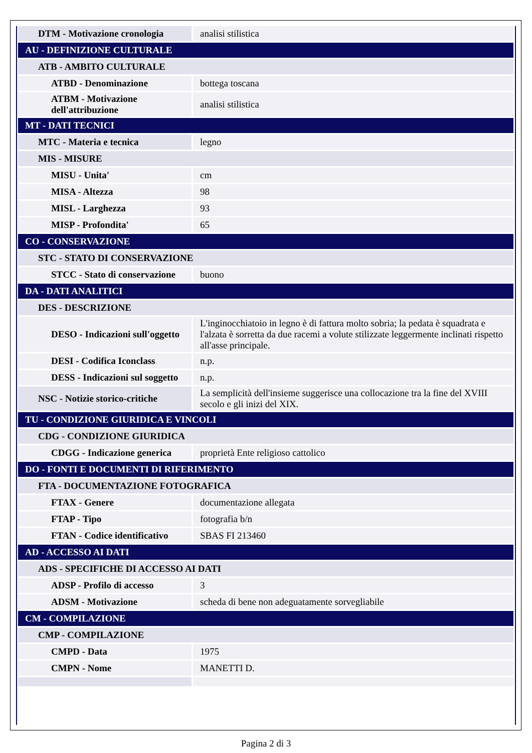| DTM - Motivazione cronologia | analisi stilistica |
| AU - DEFINIZIONE CULTURALE | |
| ATB - AMBITO CULTURALE | |
| ATBD - Denominazione | bottega toscana |
| ATBM - Motivazione dell'attribuzione | analisi stilistica |
| MT - DATI TECNICI | |
| MTC - Materia e tecnica | legno |
| MIS - MISURE | |
| MISU - Unita' | cm |
| MISA - Altezza | 98 |
| MISL - Larghezza | 93 |
| MISP - Profondita' | 65 |
| CO - CONSERVAZIONE | |
| STC - STATO DI CONSERVAZIONE | |
| STCC - Stato di conservazione | buono |
| DA - DATI ANALITICI | |
| DES - DESCRIZIONE | |
| DESO - Indicazioni sull'oggetto | L'inginocchiatoio in legno è di fattura molto sobria; la pedata è squadrata e l'alzata è sorretta da due racemi a volute stilizzate leggermente inclinati rispetto all'asse principale. |
| DESI - Codifica Iconclass | n.p. |
| DESS - Indicazioni sul soggetto | n.p. |
| NSC - Notizie storico-critiche | La semplicità dell'insieme suggerisce una collocazione tra la fine del XVIII secolo e gli inizi del XIX. |
| TU - CONDIZIONE GIURIDICA E VINCOLI | |
| CDG - CONDIZIONE GIURIDICA | |
| CDGG - Indicazione generica | proprietà Ente religioso cattolico |
| DO - FONTI E DOCUMENTI DI RIFERIMENTO | |
| FTA - DOCUMENTAZIONE FOTOGRAFICA | |
| FTAX - Genere | documentazione allegata |
| FTAP - Tipo | fotografia b/n |
| FTAN - Codice identificativo | SBAS FI 213460 |
| AD - ACCESSO AI DATI | |
| ADS - SPECIFICHE DI ACCESSO AI DATI | |
| ADSP - Profilo di accesso | 3 |
| ADSM - Motivazione | scheda di bene non adeguatamente sorvegliabile |
| CM - COMPILAZIONE | |
| CMP - COMPILAZIONE | |
| CMPD - Data | 1975 |
| CMPN - Nome | MANETTI D. |
Pagina 2 di 3